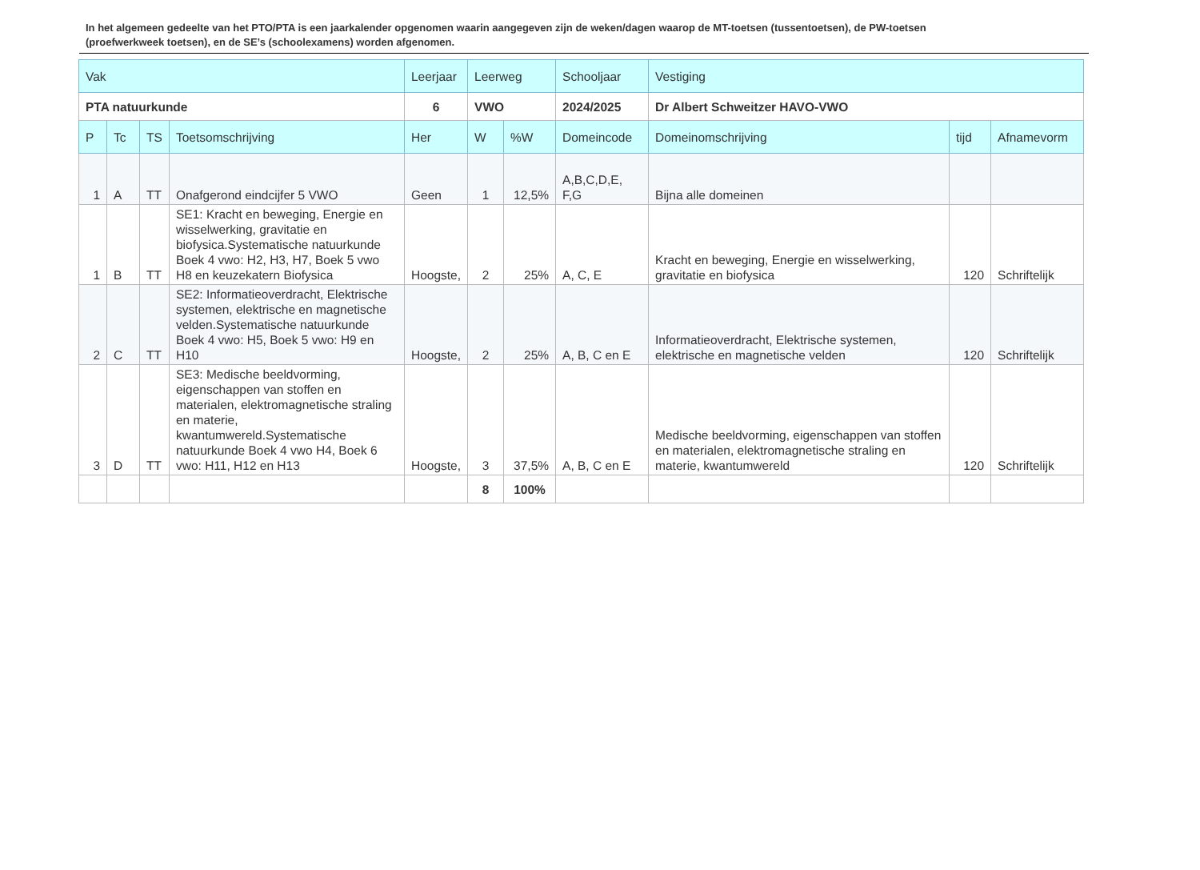In het algemeen gedeelte van het PTO/PTA is een jaarkalender opgenomen waarin aangegeven zijn de weken/dagen waarop de MT-toetsen (tussentoetsen), de PW-toetsen (proefwerkweek toetsen), en de SE’s (schoolexamens) worden afgenomen.
| Vak | | | | Leerjaar | Leerweg | | Schooljaar | Vestiging | | |
| --- | --- | --- | --- | --- | --- | --- | --- | --- | --- | --- |
| PTA natuurkunde | | | | 6 | VWO | | 2024/2025 | Dr Albert Schweitzer HAVO-VWO | | |
| P | Tc | TS | Toetsomschrijving | Her | W | %W | Domeincode | Domeinomschrijving | tijd | Afnamevorm |
| 1 | A | TT | Onafgerond eindcijfer 5 VWO | Geen | 1 | 12,5% | A,B,C,D,E, F,G | Bijna alle domeinen | | |
| 1 | B | TT | SE1: Kracht en beweging, Energie en wisselwerking, gravitatie en biofysica.Systematische natuurkunde Boek 4 vwo: H2, H3, H7, Boek 5 vwo H8 en keuzekatern Biofysica | Hoogste, | 2 | 25% | A, C, E | Kracht en beweging, Energie en wisselwerking, gravitatie en biofysica | 120 | Schriftelijk |
| 2 | C | TT | SE2: Informatieoverdracht, Elektrische systemen, elektrische en magnetische velden.Systematische natuurkunde Boek 4 vwo: H5, Boek 5 vwo: H9 en H10 | Hoogste, | 2 | 25% | A, B, C en E | Informatieoverdracht, Elektrische systemen, elektrische en magnetische velden | 120 | Schriftelijk |
| 3 | D | TT | SE3: Medische beeldvorming, eigenschappen van stoffen en materialen, elektromagnetische straling en materie, kwantumwereld.Systematische natuurkunde Boek 4 vwo H4, Boek 6 vwo: H11, H12 en H13 | Hoogste, | 3 | 37,5% | A, B, C en E | Medische beeldvorming, eigenschappen van stoffen en materialen, elektromagnetische straling en materie, kwantumwereld | 120 | Schriftelijk |
| | | | | | 8 | 100% | | | | |